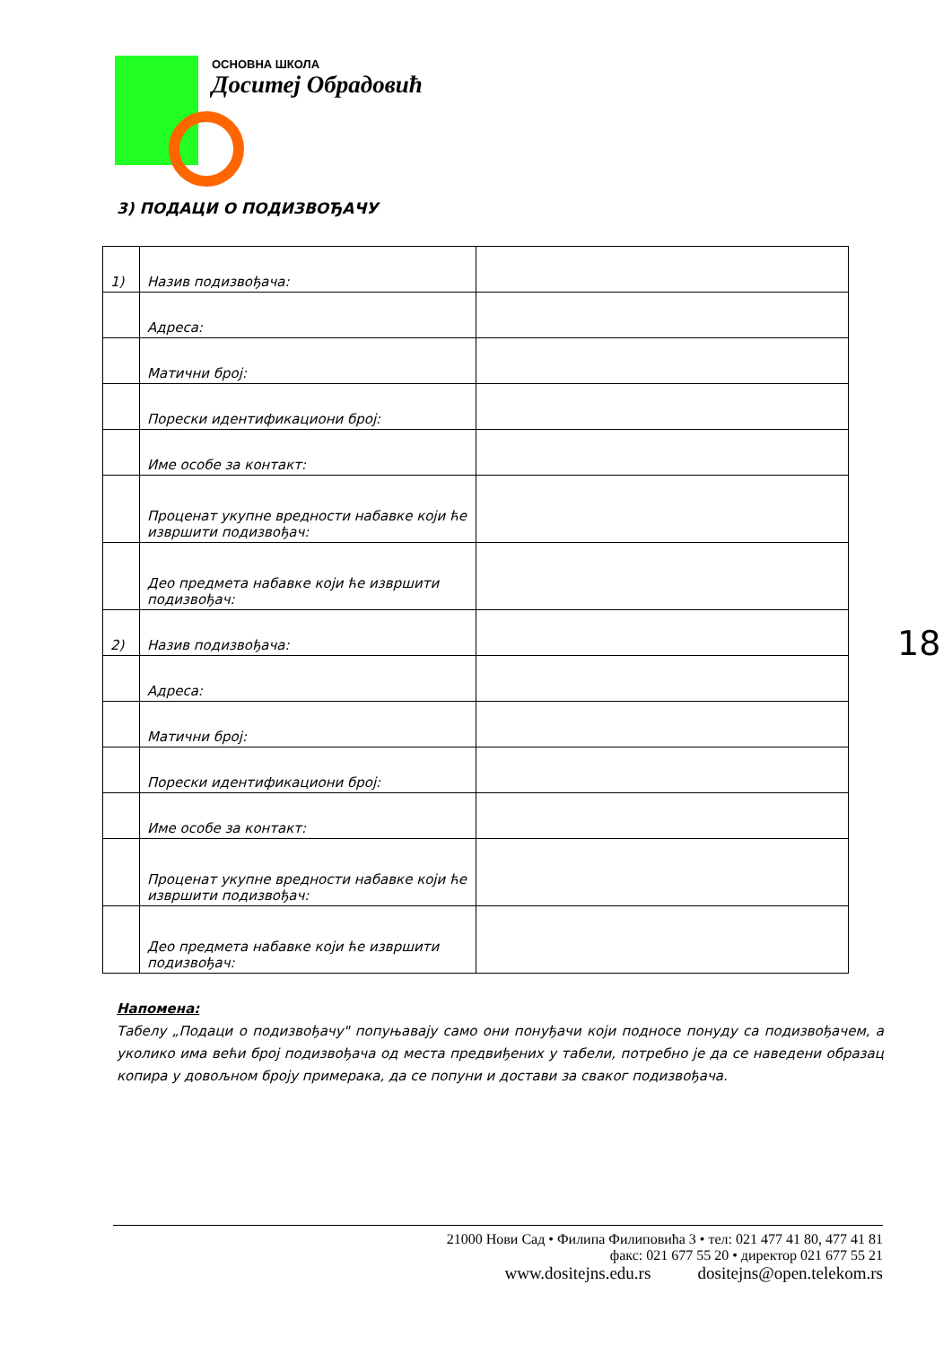ОСНОВНА ШКОЛА
Доситеј Обрадовић
3) ПОДАЦИ О ПОДИЗВОЂАЧУ
| 1) | Назив подизвођача: | |
| | Адреса: | |
| | Матични број: | |
| | Порески идентификациони број: | |
| | Име особе за контакт: | |
| | Проценат укупне вредности набавке који ће извршити подизвођач: | |
| | Део предмета набавке који ће извршити подизвођач: | |
| 2) | Назив подизвођача: | |
| | Адреса: | |
| | Матични број: | |
| | Порески идентификациони број: | |
| | Име особе за контакт: | |
| | Проценат укупне вредности набавке који ће извршити подизвођач: | |
| | Део предмета набавке који ће извршити подизвођач: | |
18
Напомена:
Табелу „Подаци о подизвођачу" попуњавају само они понуђачи који подносе понуду са подизвођачем, а уколико има већи број подизвођача од места предвиђених у табели, потребно је да се наведени образац копира у довољном броју примерака, да се попуни и достави за сваког подизвођача.
21000 Нови Сад • Филипа Филиповића 3 • тел: 021 477 41 80, 477 41 81
факс: 021 677 55 20 • директор 021 677 55 21
www.dositejns.edu.rs dositejns@open.telekom.rs